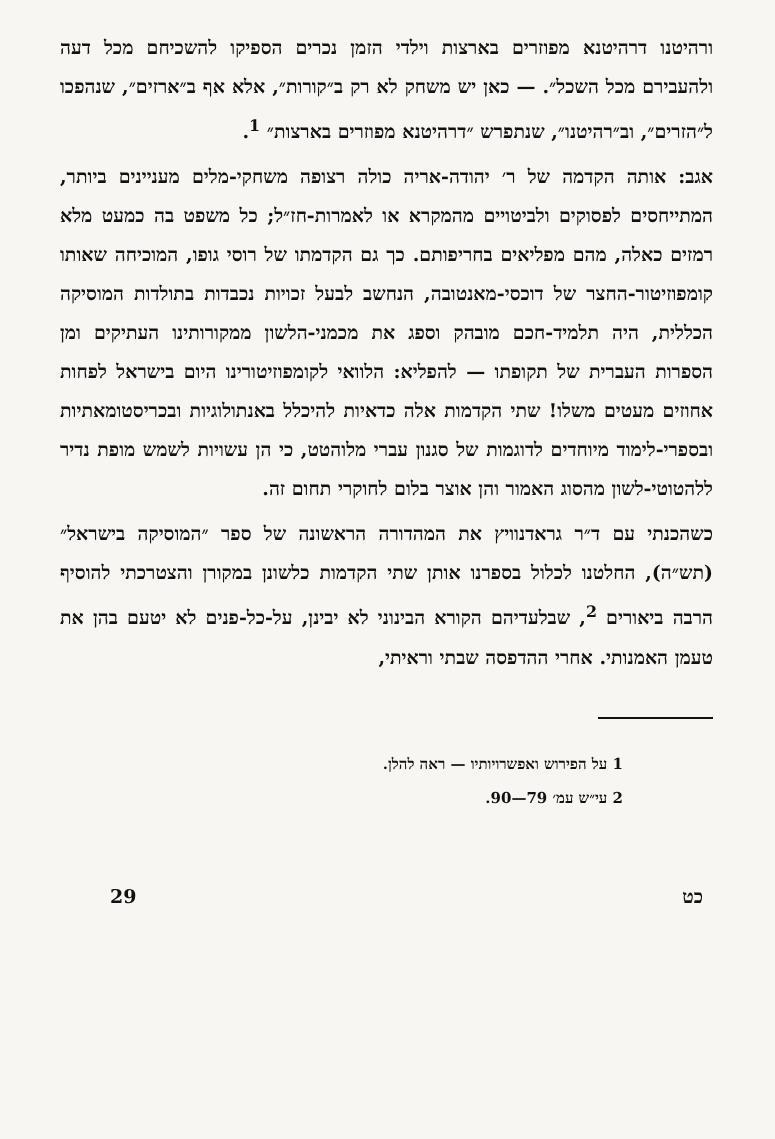ורהיטנו דרהיטנא מפוזרים בארצות וילדי הזמן נכרים הספיקו להשכיחם מכל דעה ולהעבירם מכל השכל״. — כאן יש משחק לא רק ב״קורות״, אלא אף ב״ארזים״, שנהפכו ל״הזרים״, וב״רהיטנו״, שנתפרש ״דרהיטנא מפוזרים בארצות״ <sup>1</sup>.
אגב: אותה הקדמה של ר׳ יהודה-אריה כולה רצופה משחקי-מלים מעניינים ביותר, המתייחסים לפסוקים ולביטויים מהמקרא או לאמרות-חז״ל; כל משפט בה כמעט מלא רמזים כאלה, מהם מפליאים בחריפותם. כך גם הקדמתו של רוסי גופו, המוכיחה שאותו קומפוזיטור-החצר של דוכסי-מאנטובה, הנחשב לבעל זכויות נכבדות בתולדות המוסיקה הכללית, היה תלמיד-חכם מובהק וספג את מכמני-הלשון ממקורותינו העתיקים ומן הספרות העברית של תקופתו — להפליא: הלוואי לקומפוזיטורינו היום בישראל לפחות אחוזים מעטים משלו! שתי הקדמות אלה כדאיות להיכלל באנתולוגיות ובכריסטומאתיות ובספרי-לימוד מיוחדים לדוגמות של סגנון עברי מלוהטט, כי הן עשויות לשמש מופת נדיר ללהטוטי-לשון מהסוג האמור והן אוצר בלום לחוקרי תחום זה.
כשהכנתי עם ד״ר גראדנוויץ את המהדורה הראשונה של ספר ״המוסיקה בישראל״ (תש״ה), החלטנו לכלול בספרנו אותן שתי הקדמות כלשונן במקורן והצטרכתי להוסיף הרבה ביאורים <sup>2</sup>, שבלעדיהם הקורא הבינוני לא יבינן, על-כל-פנים לא יטעם בהן את טעמן האמנותי. אחרי ההדפסה שבתי וראיתי,
1 על הפירוש ואפשרויותיו — ראה להלן.
2 עי״ש עמ׳ 79—90.
29 כט